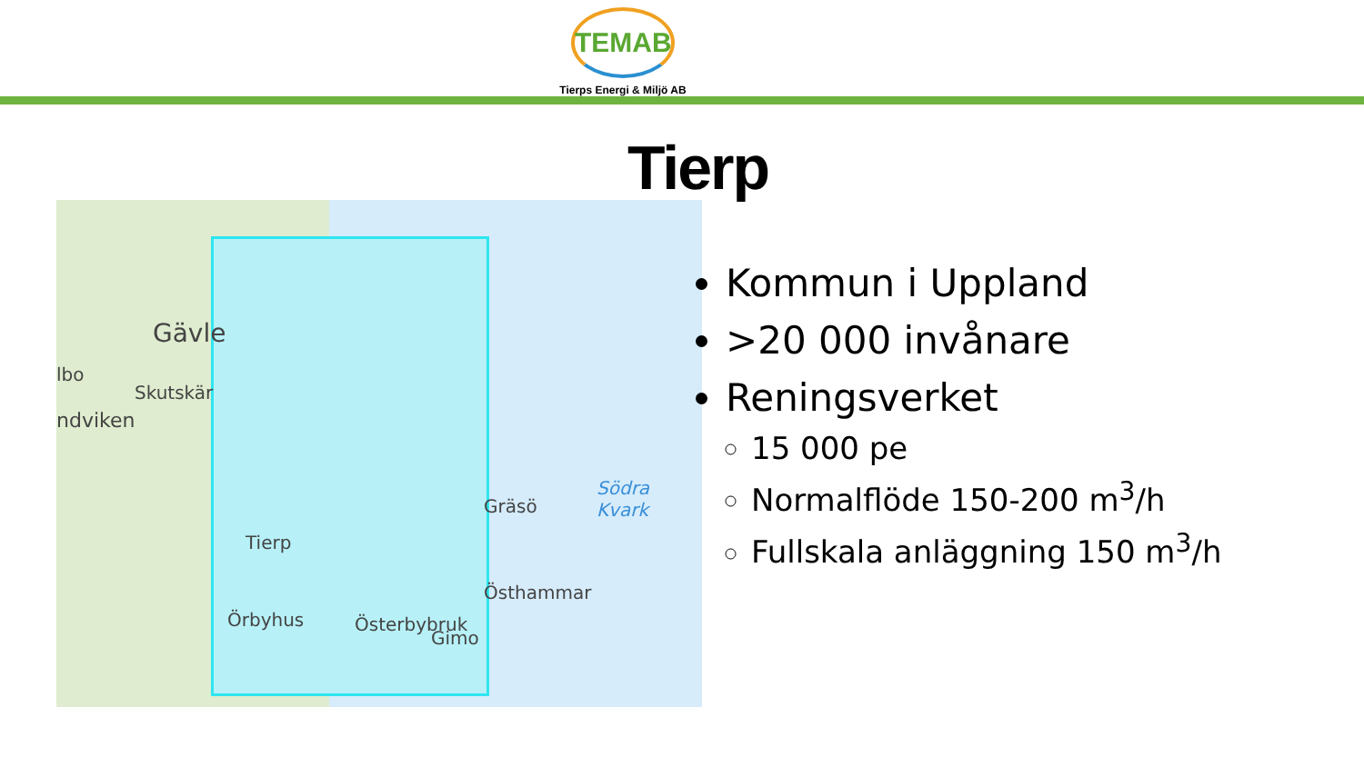TEMAB
Tierps Energi & Miljö AB
Tierp
Gävle
lbo
Skutskär
ndviken
Tierp
Gräsö
Södra Kvark
Östhammar
Örbyhus Österbybruk
Gimo
Kommun i Uppland
>20 000 invånare
Reningsverket
15 000 pe
Normalflöde 150-200 m<sup>3</sup>/h
Fullskala anläggning 150 m<sup>3</sup>/h